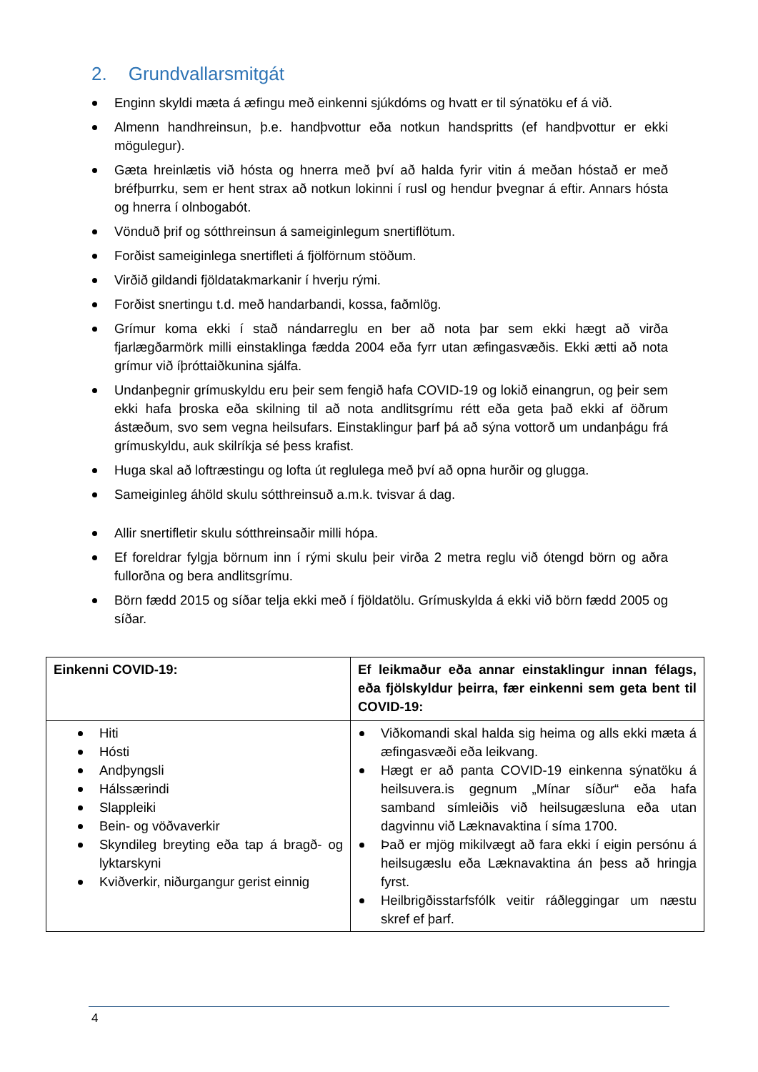2. Grundvallarsmitgát
Enginn skyldi mæta á æfingu með einkenni sjúkdóms og hvatt er til sýnatöku ef á við.
Almenn handhreinsun, þ.e. handþvottur eða notkun handspritts (ef handþvottur er ekki mögulegur).
Gæta hreinlætis við hósta og hnerra með því að halda fyrir vitin á meðan hóstað er með bréfþurrku, sem er hent strax að notkun lokinni í rusl og hendur þvegnar á eftir. Annars hósta og hnerra í olnbogabót.
Vönduð þrif og sótthreinsun á sameiginlegum snertiflötum.
Forðist sameiginlega snertifleti á fjölförnum stöðum.
Virðið gildandi fjöldatakmarkanir í hverju rými.
Forðist snertingu t.d. með handarbandi, kossa, faðmlög.
Grímur koma ekki í stað nándarreglu en ber að nota þar sem ekki hægt að virða fjarlægðarmörk milli einstaklinga fædda 2004 eða fyrr utan æfingasvæðis. Ekki ætti að nota grímur við íþróttaiðkunina sjálfa.
Undanþegnir grímuskyldu eru þeir sem fengið hafa COVID-19 og lokið einangrun, og þeir sem ekki hafa þroska eða skilning til að nota andlitsgrímu rétt eða geta það ekki af öðrum ástæðum, svo sem vegna heilsufars. Einstaklingur þarf þá að sýna vottorð um undanþágu frá grímuskyldu, auk skilríkja sé þess krafist.
Huga skal að loftræstingu og lofta út reglulega með því að opna hurðir og glugga.
Sameiginleg áhöld skulu sótthreinsuð a.m.k. tvisvar á dag.
Allir snertifletir skulu sótthreinsaðir milli hópa.
Ef foreldrar fylgja börnum inn í rými skulu þeir virða 2 metra reglu við ótengd börn og aðra fullorðna og bera andlitsgrímu.
Börn fædd 2015 og síðar telja ekki með í fjöldatölu. Grímuskylda á ekki við börn fædd 2005 og síðar.
| Einkenni COVID-19: | Ef leikmaður eða annar einstaklingur innan félags, eða fjölskyldur þeirra, fær einkenni sem geta bent til COVID-19: |
| Hiti Hósti Andþyngsli Hálssærindi Slappleiki Bein- og vöðvaverkir Skyndileg breyting eða tap á bragð- og lyktarskyni Kviðverkir, niðurgangur gerist einnig | Viðkomandi skal halda sig heima og alls ekki mæta á æfingasvæði eða leikvang. Hægt er að panta COVID-19 einkenna sýnatöku á heilsuvera.is gegnum „Mínar síður“ eða hafa samband símleiðis við heilsugæsluna eða utan dagvinnu við Læknavaktina í síma 1700. Það er mjög mikilvægt að fara ekki í eigin persónu á heilsugæslu eða Læknavaktina án þess að hringja fyrst. Heilbrigðisstarfsfólk veitir ráðleggingar um næstu skref ef þarf. |
4